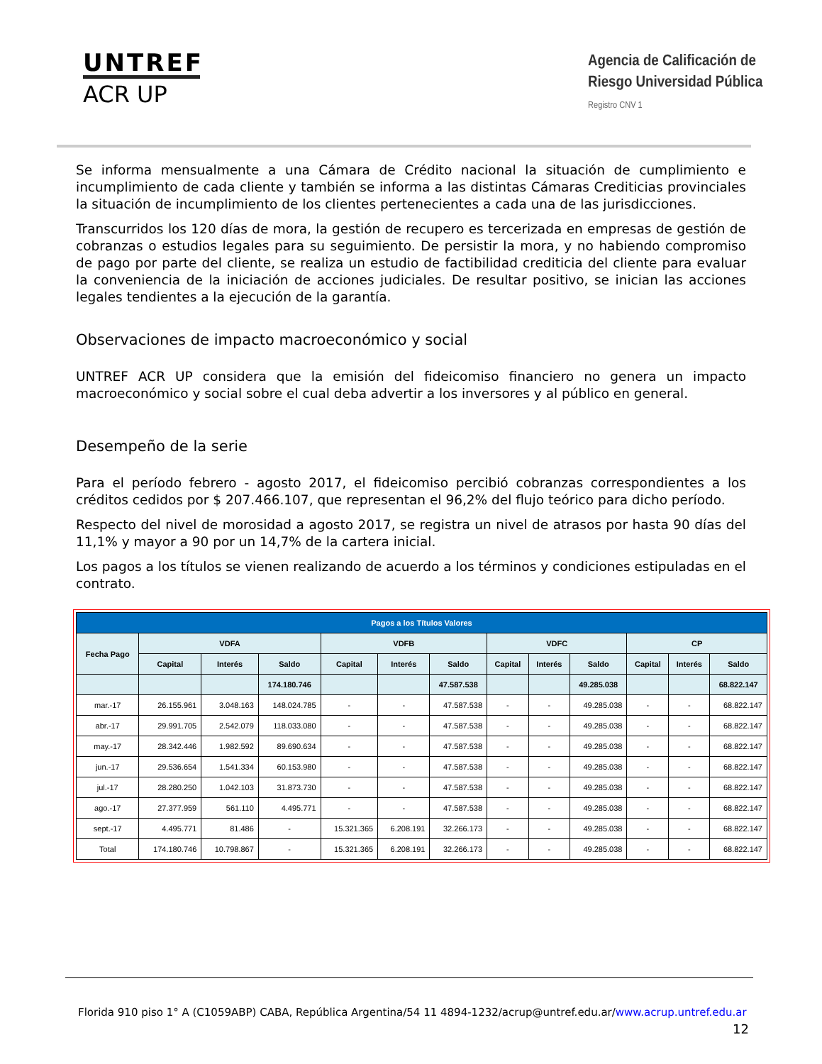UNTREF
ACR UP
Agencia de Calificación de
Riesgo Universidad Pública
Registro CNV 1
Se informa mensualmente a una Cámara de Crédito nacional la situación de cumplimiento e incumplimiento de cada cliente y también se informa a las distintas Cámaras Crediticias provinciales la situación de incumplimiento de los clientes pertenecientes a cada una de las jurisdicciones.
Transcurridos los 120 días de mora, la gestión de recupero es tercerizada en empresas de gestión de cobranzas o estudios legales para su seguimiento. De persistir la mora, y no habiendo compromiso de pago por parte del cliente, se realiza un estudio de factibilidad crediticia del cliente para evaluar la conveniencia de la iniciación de acciones judiciales. De resultar positivo, se inician las acciones legales tendientes a la ejecución de la garantía.
Observaciones de impacto macroeconómico y social
UNTREF ACR UP considera que la emisión del fideicomiso financiero no genera un impacto macroeconómico y social sobre el cual deba advertir a los inversores y al público en general.
Desempeño de la serie
Para el período febrero - agosto 2017, el fideicomiso percibió cobranzas correspondientes a los créditos cedidos por $ 207.466.107, que representan el 96,2% del flujo teórico para dicho período.
Respecto del nivel de morosidad a agosto 2017, se registra un nivel de atrasos por hasta 90 días del 11,1% y mayor a 90 por un 14,7% de la cartera inicial.
Los pagos a los títulos se vienen realizando de acuerdo a los términos y condiciones estipuladas en el contrato.
| Pagos a los Títulos Valores | | | | | | | | | | | | |
| --- | --- | --- | --- | --- | --- | --- | --- | --- | --- | --- | --- | --- |
| Fecha Pago | VDFA | | | VDFB | | | VDFC | | | CP | | |
| | Capital | Interés | Saldo | Capital | Interés | Saldo | Capital | Interés | Saldo | Capital | Interés | Saldo |
| | | | 174.180.746 | | | 47.587.538 | | | 49.285.038 | | | 68.822.147 |
| mar.-17 | 26.155.961 | 3.048.163 | 148.024.785 | - | - | 47.587.538 | - | - | 49.285.038 | - | - | 68.822.147 |
| abr.-17 | 29.991.705 | 2.542.079 | 118.033.080 | - | - | 47.587.538 | - | - | 49.285.038 | - | - | 68.822.147 |
| may.-17 | 28.342.446 | 1.982.592 | 89.690.634 | - | - | 47.587.538 | - | - | 49.285.038 | - | - | 68.822.147 |
| jun.-17 | 29.536.654 | 1.541.334 | 60.153.980 | - | - | 47.587.538 | - | - | 49.285.038 | - | - | 68.822.147 |
| jul.-17 | 28.280.250 | 1.042.103 | 31.873.730 | - | - | 47.587.538 | - | - | 49.285.038 | - | - | 68.822.147 |
| ago.-17 | 27.377.959 | 561.110 | 4.495.771 | - | - | 47.587.538 | - | - | 49.285.038 | - | - | 68.822.147 |
| sept.-17 | 4.495.771 | 81.486 | - | 15.321.365 | 6.208.191 | 32.266.173 | - | - | 49.285.038 | - | - | 68.822.147 |
| Total | 174.180.746 | 10.798.867 | - | 15.321.365 | 6.208.191 | 32.266.173 | - | - | 49.285.038 | - | - | 68.822.147 |
Florida 910 piso 1° A (C1059ABP) CABA, República Argentina/54 11 4894-1232/acrup@untref.edu.ar/www.acrup.untref.edu.ar
12